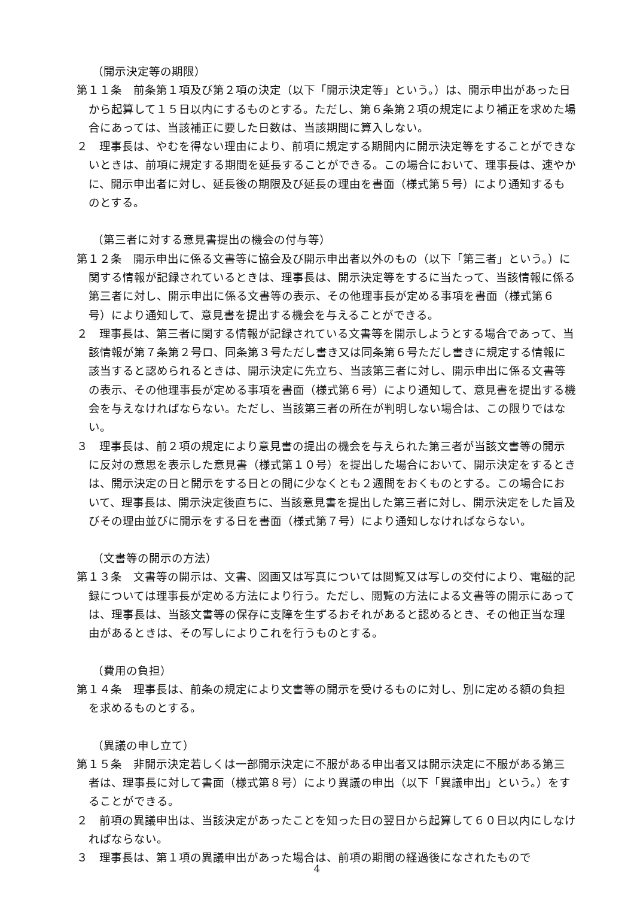（開示決定等の期限）
第１１条　前条第１項及び第２項の決定（以下「開示決定等」という。）は、開示申出があった日から起算して１５日以内にするものとする。ただし、第６条第２項の規定により補正を求めた場合にあっては、当該補正に要した日数は、当該期間に算入しない。
２　理事長は、やむを得ない理由により、前項に規定する期間内に開示決定等をすることができないときは、前項に規定する期間を延長することができる。この場合において、理事長は、速やかに、開示申出者に対し、延長後の期限及び延長の理由を書面（様式第５号）により通知するものとする。
（第三者に対する意見書提出の機会の付与等）
第１２条　開示申出に係る文書等に協会及び開示申出者以外のもの（以下「第三者」という。）に関する情報が記録されているときは、理事長は、開示決定等をするに当たって、当該情報に係る第三者に対し、開示申出に係る文書等の表示、その他理事長が定める事項を書面（様式第６号）により通知して、意見書を提出する機会を与えることができる。
２　理事長は、第三者に関する情報が記録されている文書等を開示しようとする場合であって、当該情報が第７条第２号ロ、同条第３号ただし書き又は同条第６号ただし書きに規定する情報に該当すると認められるときは、開示決定に先立ち、当該第三者に対し、開示申出に係る文書等の表示、その他理事長が定める事項を書面（様式第６号）により通知して、意見書を提出する機会を与えなければならない。ただし、当該第三者の所在が判明しない場合は、この限りではない。
３　理事長は、前２項の規定により意見書の提出の機会を与えられた第三者が当該文書等の開示に反対の意思を表示した意見書（様式第１０号）を提出した場合において、開示決定をするときは、開示決定の日と開示をする日との間に少なくとも２週間をおくものとする。この場合において、理事長は、開示決定後直ちに、当該意見書を提出した第三者に対し、開示決定をした旨及びその理由並びに開示をする日を書面（様式第７号）により通知しなければならない。
（文書等の開示の方法）
第１３条　文書等の開示は、文書、図画又は写真については閲覧又は写しの交付により、電磁的記録については理事長が定める方法により行う。ただし、閲覧の方法による文書等の開示にあっては、理事長は、当該文書等の保存に支障を生ずるおそれがあると認めるとき、その他正当な理由があるときは、その写しによりこれを行うものとする。
（費用の負担）
第１４条　理事長は、前条の規定により文書等の開示を受けるものに対し、別に定める額の負担を求めるものとする。
（異議の申し立て）
第１５条　非開示決定若しくは一部開示決定に不服がある申出者又は開示決定に不服がある第三者は、理事長に対して書面（様式第８号）により異議の申出（以下「異議申出」という。）をすることができる。
２　前項の異議申出は、当該決定があったことを知った日の翌日から起算して６０日以内にしなければならない。
３　理事長は、第１項の異議申出があった場合は、前項の期間の経過後になされたもので
4